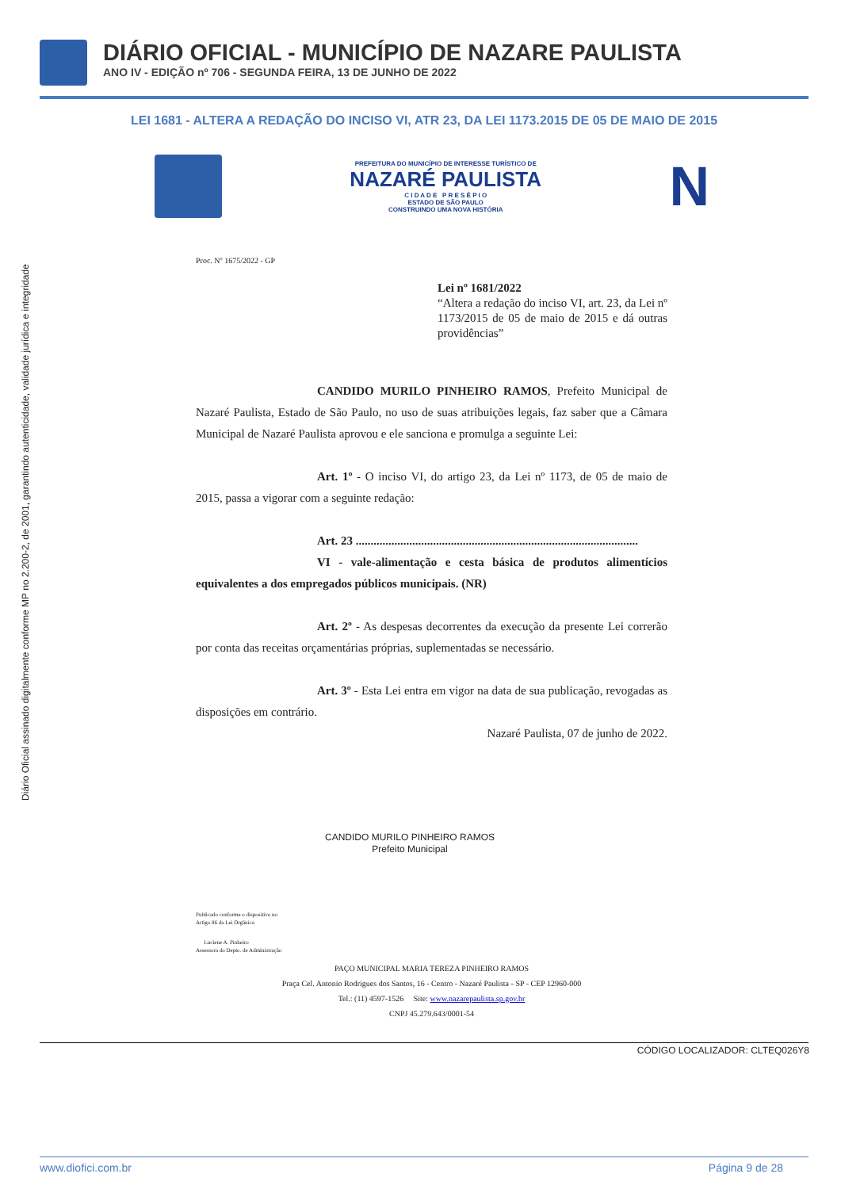DIÁRIO OFICIAL - MUNICÍPIO DE NAZARE PAULISTA
ANO IV - EDIÇÃO nº 706 - SEGUNDA FEIRA, 13 DE JUNHO DE 2022
LEI 1681 - ALTERA A REDAÇÃO DO INCISO VI, ATR 23, DA LEI 1173.2015 DE 05 DE MAIO DE 2015
Diário Oficial assinado digitalmente conforme MP no 2.200-2, de 2001, garantindo autenticidade, validade jurídica e integridade
PREFEITURA DO MUNICÍPIO DE INTERESSE TURÍSTICO DE
NAZARÉ PAULISTA
C I D A D E P R E S É P I O
ESTADO DE SÃO PAULO
CONSTRUINDO UMA NOVA HISTÓRIA
N
Proc. Nº 1675/2022 - GP
Lei nº 1681/2022
“Altera a redação do inciso VI, art. 23, da Lei nº 1173/2015 de 05 de maio de 2015 e dá outras providências”
CANDIDO MURILO PINHEIRO RAMOS, Prefeito Municipal de Nazaré Paulista, Estado de São Paulo, no uso de suas atribuições legais, faz saber que a Câmara Municipal de Nazaré Paulista aprovou e ele sanciona e promulga a seguinte Lei:
Art. 1º - O inciso VI, do artigo 23, da Lei nº 1173, de 05 de maio de 2015, passa a vigorar com a seguinte redação:
Art. 23 ...............................................................................................
VI - vale-alimentação e cesta básica de produtos alimentícios equivalentes a dos empregados públicos municipais. (NR)
Art. 2º - As despesas decorrentes da execução da presente Lei correrão por conta das receitas orçamentárias próprias, suplementadas se necessário.
Art. 3º - Esta Lei entra em vigor na data de sua publicação, revogadas as disposições em contrário.
Nazaré Paulista, 07 de junho de 2022.
CANDIDO MURILO PINHEIRO RAMOS
Prefeito Municipal
Publicado conforme o dispositivo no
Artigo 86 da Lei Orgânica
Luciene A. Pinheiro
Assessora do Depto. de Administração
PAÇO MUNICIPAL MARIA TEREZA PINHEIRO RAMOS
Praça Cel. Antonio Rodrigues dos Santos, 16 - Centro - Nazaré Paulista - SP - CEP 12960-000
Tel.: (11) 4597-1526 Site: www.nazarepaulista.sp.gov.br
CNPJ 45.279.643/0001-54
CÓDIGO LOCALIZADOR: CLTEQ026Y8
www.diofici.com.br Página 9 de 28